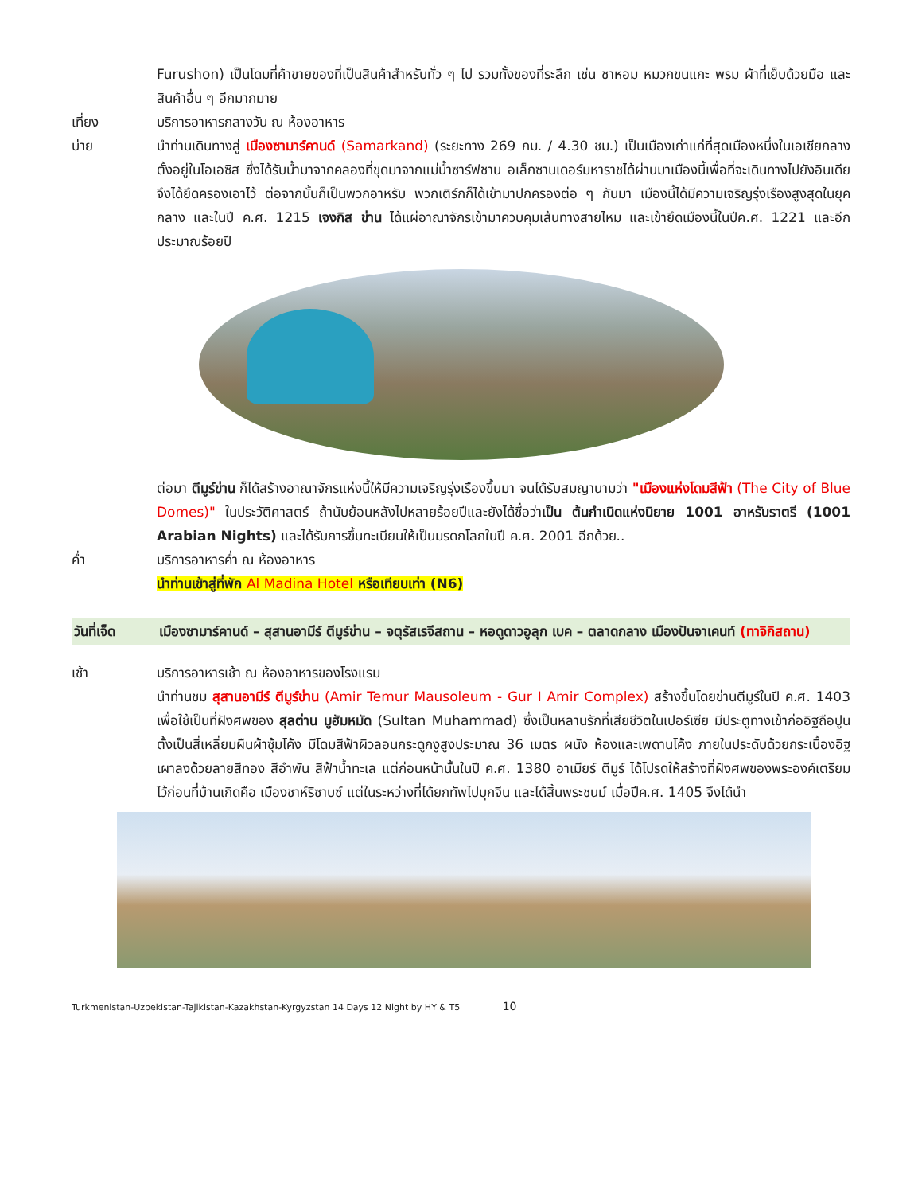Furushon) เป็นโดมที่ค้าขายของที่เป็นสินค้าสำหรับทั่ว ๆ ไป รวมทั้งของที่ระลึก เช่น ชาหอม หมวกขนแกะ พรม ผ้าที่เย็บด้วยมือ และสินค้าอื่น ๆ อีกมากมาย
เที่ยง บริการอาหารกลางวัน ณ ห้องอาหาร
บ่าย นำท่านเดินทางสู่ เมืองซามาร์คานด์ (Samarkand) (ระยะทาง 269 กม. / 4.30 ชม.) เป็นเมืองเก่าแก่ที่สุดเมืองหนึ่งในเอเชียกลาง ตั้งอยู่ในโอเอซิส ซึ่งได้รับน้ำมาจากคลองที่ขุดมาจากแม่น้ำซาร์ฟชาน อเล็กซานเดอร์มหาราชได้ผ่านมาเมืองนี้เพื่อที่จะเดินทางไปยังอินเดีย จึงได้ยึดครองเอาไว้ ต่อจากนั้นก็เป็นพวกอาหรับ พวกเติร์กก็ได้เข้ามาปกครองต่อ ๆ กันมา เมืองนี้ได้มีความเจริญรุ่งเรืองสูงสุดในยุคกลาง และในปี ค.ศ. 1215 เจงกิส ข่าน ได้แผ่อาณาจักรเข้ามาควบคุมเส้นทางสายไหม และเข้ายึดเมืองนี้ในปีค.ศ. 1221 และอีกประมาณร้อยปี
ต่อมา ตีมูร์ข่าน ก็ได้สร้างอาณาจักรแห่งนี้ให้มีความเจริญรุ่งเรืองขึ้นมา จนได้รับสมญานามว่า "เมืองแห่งโดมสีฟ้า (The City of Blue Domes)" ในประวัติศาสตร์ ถ้านับย้อนหลังไปหลายร้อยปีและยังได้ชื่อว่าเป็น ต้นกำเนิดแห่งนิยาย 1001 อาหรับราตรี (1001 Arabian Nights) และได้รับการขึ้นทะเบียนให้เป็นมรดกโลกในปี ค.ศ. 2001 อีกด้วย..
ค่ำ บริการอาหารค่ำ ณ ห้องอาหาร
นำท่านเข้าสู่ที่พัก Al Madina Hotel หรือเทียบเท่า (N6)
วันที่เจ็ด เมืองซามาร์คานด์ – สุสานอามีร์ ตีมูร์ข่าน – จตุรัสเรจีสถาน – หอดูดาวอูลุก เบค – ตลาดกลาง เมืองปันจาเคนท์ (ทาจิกิสถาน)
เช้า บริการอาหารเช้า ณ ห้องอาหารของโรงแรม
นำท่านชม สุสานอามีร์ ตีมูร์ข่าน (Amir Temur Mausoleum - Gur I Amir Complex) สร้างขึ้นโดยข่านตีมูร์ในปี ค.ศ. 1403 เพื่อใช้เป็นที่ฝังศพของ สุลต่าน มูฮัมหมัด (Sultan Muhammad) ซึ่งเป็นหลานรักที่เสียชีวิตในเปอร์เซีย มีประตูทางเข้าก่ออิฐถือปูนตั้งเป็นสี่เหลี่ยมผืนผ้าซุ้มโค้ง มีโดมสีฟ้าผิวลอนกระดูกงูสูงประมาณ 36 เมตร ผนัง ห้องและเพดานโค้ง ภายในประดับด้วยกระเบื้องอิฐเผาลงด้วยลายสีทอง สีอำพัน สีฟ้าน้ำทะเล แต่ก่อนหน้านั้นในปี ค.ศ. 1380 อาเมียร์ ตีมูร์ ได้โปรดให้สร้างที่ฝังศพของพระองค์เตรียมไว้ก่อนที่บ้านเกิดคือ เมืองชาห์ริซาบซ์ แต่ในระหว่างที่ได้ยกทัพไปบุกจีน และได้สิ้นพระชนม์ เมื่อปีค.ศ. 1405 จึงได้นำ
Turkmenistan-Uzbekistan-Tajikistan-Kazakhstan-Kyrgyzstan 14 Days 12 Night by HY & T5 10